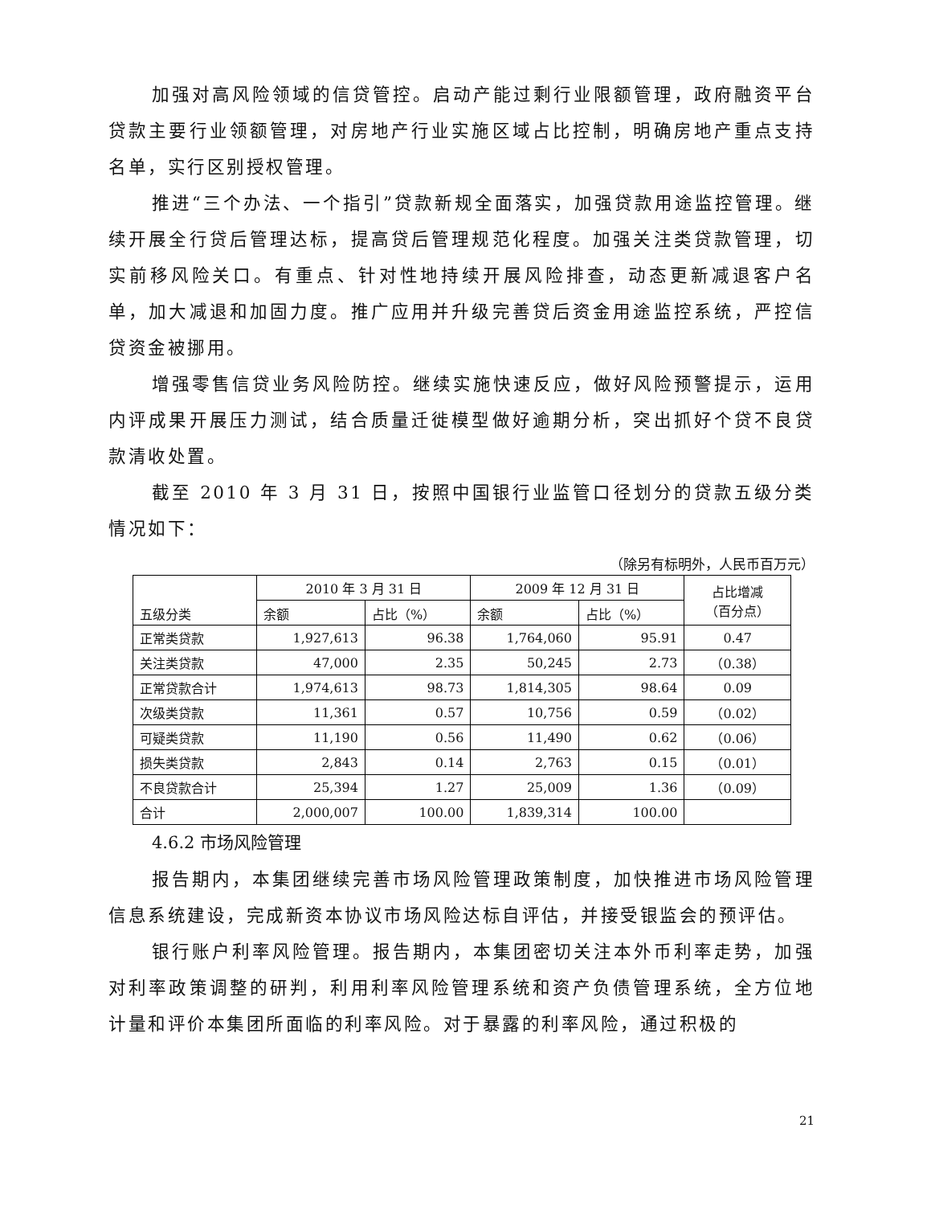加强对高风险领域的信贷管控。启动产能过剩行业限额管理，政府融资平台贷款主要行业领额管理，对房地产行业实施区域占比控制，明确房地产重点支持名单，实行区别授权管理。
推进“三个办法、一个指引”贷款新规全面落实，加强贷款用途监控管理。继续开展全行贷后管理达标，提高贷后管理规范化程度。加强关注类贷款管理，切实前移风险关口。有重点、针对性地持续开展风险排查，动态更新减退客户名单，加大减退和加固力度。推广应用并升级完善贷后资金用途监控系统，严控信贷资金被挪用。
增强零售信贷业务风险防控。继续实施快速反应，做好风险预警提示，运用内评成果开展压力测试，结合质量迁徙模型做好逾期分析，突出抓好个贷不良贷款清收处置。
截至 2010 年 3 月 31 日，按照中国银行业监管口径划分的贷款五级分类情况如下：
（除另有标明外，人民币百万元）
| 五级分类 | 2010 年 3 月 31 日 | | 2009 年 12 月 31 日 | | 占比增减 （百分点） |
| --- | --- | --- | --- | --- | --- |
| | 余额 | 占比（%） | 余额 | 占比（%） | |
| 正常类贷款 | 1,927,613 | 96.38 | 1,764,060 | 95.91 | 0.47 |
| 关注类贷款 | 47,000 | 2.35 | 50,245 | 2.73 | （0.38） |
| 正常贷款合计 | 1,974,613 | 98.73 | 1,814,305 | 98.64 | 0.09 |
| 次级类贷款 | 11,361 | 0.57 | 10,756 | 0.59 | （0.02） |
| 可疑类贷款 | 11,190 | 0.56 | 11,490 | 0.62 | （0.06） |
| 损失类贷款 | 2,843 | 0.14 | 2,763 | 0.15 | （0.01） |
| 不良贷款合计 | 25,394 | 1.27 | 25,009 | 1.36 | （0.09） |
| 合计 | 2,000,007 | 100.00 | 1,839,314 | 100.00 | |
4.6.2 市场风险管理
报告期内，本集团继续完善市场风险管理政策制度，加快推进市场风险管理信息系统建设，完成新资本协议市场风险达标自评估，并接受银监会的预评估。
银行账户利率风险管理。报告期内，本集团密切关注本外币利率走势，加强对利率政策调整的研判，利用利率风险管理系统和资产负债管理系统，全方位地计量和评价本集团所面临的利率风险。对于暴露的利率风险，通过积极的
21